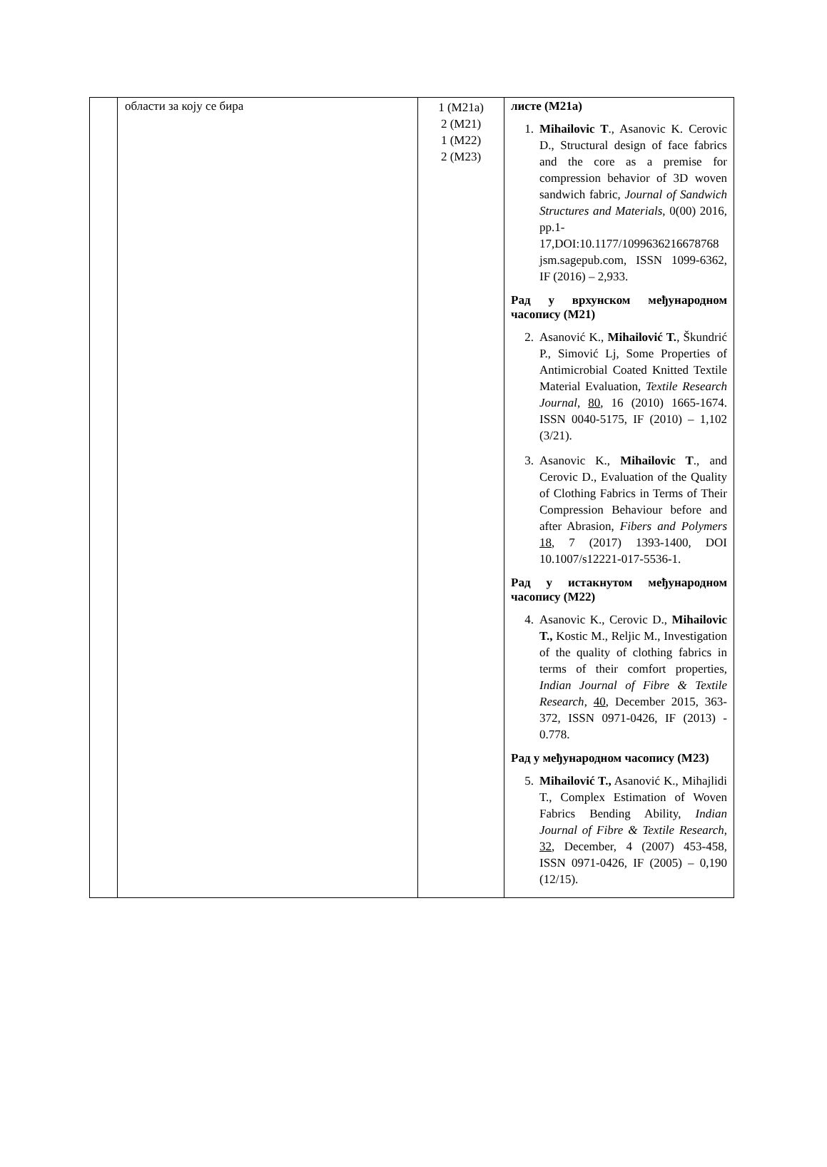| | области за коју се бира | 1 (M21a) 2 (M21) 1 (M22) 2 (M23) | листе (M21a) 1. Mihailovic T ., Asanovic K. Cerovic D., Structural design of face fabrics and the core as a premise for compression behavior of 3D woven sandwich fabric, Journal of Sandwich Structures and Materials , 0(00) 2016, pp.1-17,DOI:10.1177/1099636216678768 jsm.sagepub.com, ISSN 1099-6362, IF (2016) – 2,933. Рад у врхунском међународном часопису (M21) 2. Asanović K., Mihailović T. , Škundrić P., Simović Lj, Some Properties of Antimicrobial Coated Knitted Textile Material Evaluation, Textile Research Journal , 80 , 16 (2010) 1665-1674. ISSN 0040-5175, IF (2010) – 1,102 (3/21). 3. Asanovic K., Mihailovic T ., and Cerovic D., Evaluation of the Quality of Clothing Fabrics in Terms of Their Compression Behaviour before and after Abrasion, Fibers and Polymers 18 , 7 (2017) 1393-1400, DOI 10.1007/s12221-017-5536-1. Рад у истакнутом међународном часопису (M22) 4. Asanovic K., Cerovic D., Mihailovic T., Kostic M., Reljic M., Investigation of the quality of clothing fabrics in terms of their comfort properties, Indian Journal of Fibre & Textile Research , 40 , December 2015, 363-372, ISSN 0971-0426, IF (2013) - 0.778. Рад у међународном часопису (M23) 5. Mihailović T., Asanović K., Mihajlidi T., Complex Estimation of Woven Fabrics Bending Ability, Indian Journal of Fibre & Textile Research , 32 , December, 4 (2007) 453-458, ISSN 0971-0426, IF (2005) – 0,190 (12/15). |